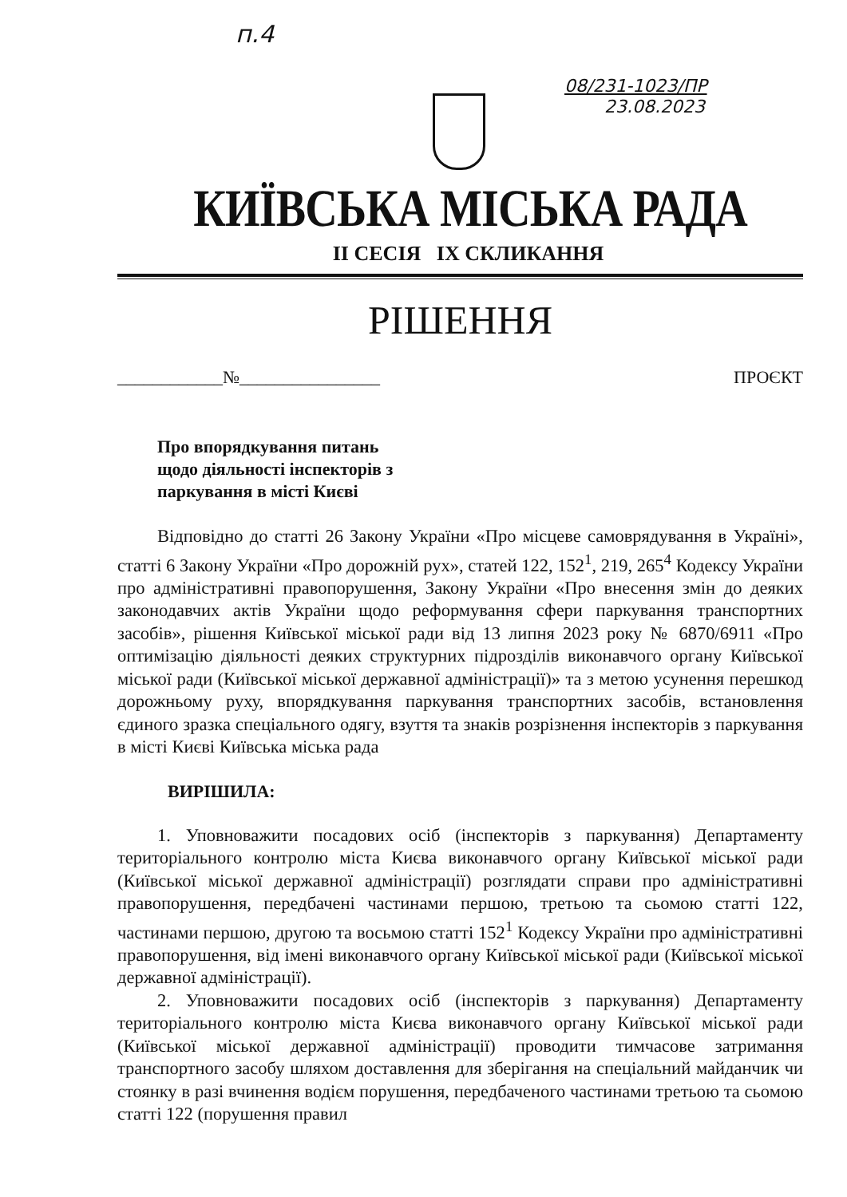п.4
08/231-1023/ПР
23.08.2023
КИЇВСЬКА МІСЬКА РАДА
II СЕСІЯ IX СКЛИКАННЯ
РІШЕННЯ
____________№________________ ПРОЄКТ
Про впорядкування питань
щодо діяльності інспекторів з
паркування в місті Києві
Відповідно до статті 26 Закону України «Про місцеве самоврядування в Україні», статті 6 Закону України «Про дорожній рух», статей 122, 152<sup>1</sup>, 219, 265<sup>4</sup> Кодексу України про адміністративні правопорушення, Закону України «Про внесення змін до деяких законодавчих актів України щодо реформування сфери паркування транспортних засобів», рішення Київської міської ради від 13 липня 2023 року № 6870/6911 «Про оптимізацію діяльності деяких структурних підрозділів виконавчого органу Київської міської ради (Київської міської державної адміністрації)» та з метою усунення перешкод дорожньому руху, впорядкування паркування транспортних засобів, встановлення єдиного зразка спеціального одягу, взуття та знаків розрізнення інспекторів з паркування в місті Києві Київська міська рада
ВИРІШИЛА:
1. Уповноважити посадових осіб (інспекторів з паркування) Департаменту територіального контролю міста Києва виконавчого органу Київської міської ради (Київської міської державної адміністрації) розглядати справи про адміністративні правопорушення, передбачені частинами першою, третьою та сьомою статті 122, частинами першою, другою та восьмою статті 152<sup>1</sup> Кодексу України про адміністративні правопорушення, від імені виконавчого органу Київської міської ради (Київської міської державної адміністрації).
2. Уповноважити посадових осіб (інспекторів з паркування) Департаменту територіального контролю міста Києва виконавчого органу Київської міської ради (Київської міської державної адміністрації) проводити тимчасове затримання транспортного засобу шляхом доставлення для зберігання на спеціальний майданчик чи стоянку в разі вчинення водієм порушення, передбаченого частинами третьою та сьомою статті 122 (порушення правил